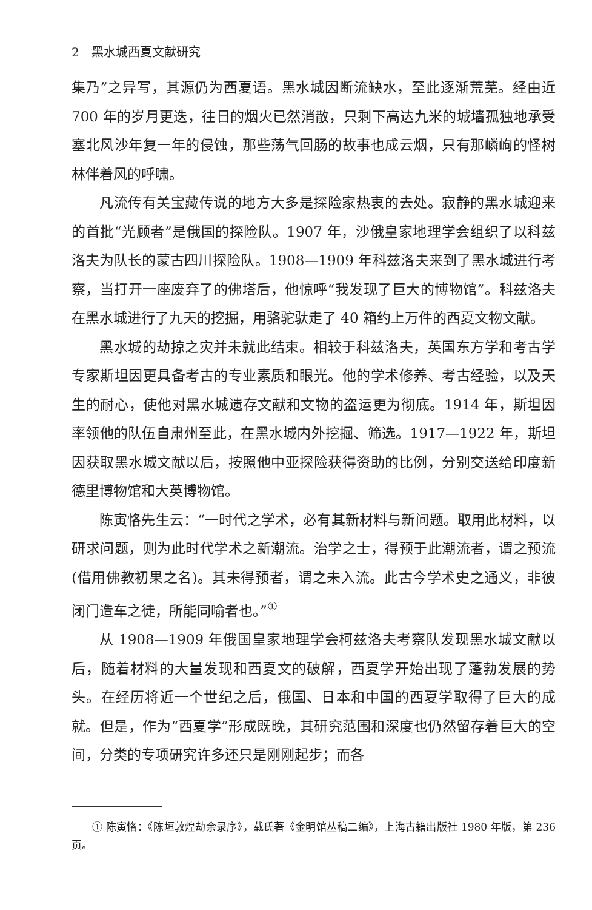2　黑水城西夏文献研究
集乃”之异写，其源仍为西夏语。黑水城因断流缺水，至此逐渐荒芜。经由近 700 年的岁月更迭，往日的烟火已然消散，只剩下高达九米的城墙孤独地承受塞北风沙年复一年的侵蚀，那些荡气回肠的故事也成云烟，只有那嶙峋的怪树林伴着风的呼啸。
凡流传有关宝藏传说的地方大多是探险家热衷的去处。寂静的黑水城迎来的首批“光顾者”是俄国的探险队。1907 年，沙俄皇家地理学会组织了以科兹洛夫为队长的蒙古四川探险队。1908—1909 年科兹洛夫来到了黑水城进行考察，当打开一座废弃了的佛塔后，他惊呼“我发现了巨大的博物馆”。科兹洛夫在黑水城进行了九天的挖掘，用骆驼驮走了 40 箱约上万件的西夏文物文献。
黑水城的劫掠之灾并未就此结束。相较于科兹洛夫，英国东方学和考古学专家斯坦因更具备考古的专业素质和眼光。他的学术修养、考古经验，以及天生的耐心，使他对黑水城遗存文献和文物的盗运更为彻底。1914 年，斯坦因率领他的队伍自肃州至此，在黑水城内外挖掘、筛选。1917—1922 年，斯坦因获取黑水城文献以后，按照他中亚探险获得资助的比例，分别交送给印度新德里博物馆和大英博物馆。
陈寅恪先生云：“一时代之学术，必有其新材料与新问题。取用此材料，以研求问题，则为此时代学术之新潮流。治学之士，得预于此潮流者，谓之预流(借用佛教初果之名)。其未得预者，谓之未入流。此古今学术史之通义，非彼闭门造车之徒，所能同喻者也。”<sup>①</sup>
从 1908—1909 年俄国皇家地理学会柯兹洛夫考察队发现黑水城文献以后，随着材料的大量发现和西夏文的破解，西夏学开始出现了蓬勃发展的势头。在经历将近一个世纪之后，俄国、日本和中国的西夏学取得了巨大的成就。但是，作为“西夏学”形成既晚，其研究范围和深度也仍然留存着巨大的空间，分类的专项研究许多还只是刚刚起步；而各
① 陈寅恪：《陈垣敦煌劫余录序》，载氏著《金明馆丛稿二编》，上海古籍出版社 1980 年版，第 236 页。